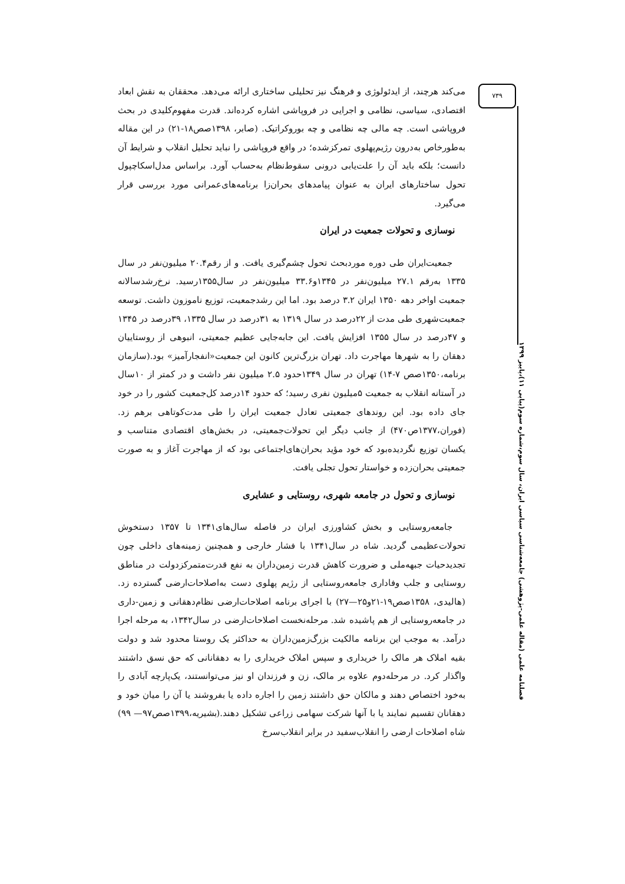۷۳۹
فصلنامه علمی (مقاله علمی-پژوهشی) جامعه‌شناسی سیاسی ایران، سال سوم،شماره سوم(پیاپی ۱۱)،پاییز ۱۳۹۹
می‌کند هرچند، از ایدئولوژی و فرهنگ نیز تحلیلی ساختاری ارائه می‌دهد. محققان به نقش ابعاد اقتصادی، سیاسی، نظامی و اجرایی در فروپاشی اشاره کرده‌اند. قدرت مفهوم‌کلیدی در بحث فروپاشی است. چه مالی چه نظامی و چه بوروکراتیک. (صابر، ۱۳۹۸صص۱۸-۲۱) در این مقاله به‌طورخاص به‌درون رژیم‌پهلوی تمرکزشده؛ در واقع فروپاشی را نباید تحلیل انقلاب و شرایط آن دانست؛ بلکه باید آن را علت‌یابی درونی سقوط‌نظام به‌حساب آورد. براساس مدل‌اسکاچپول تحول ساختارهای ایران به عنوان پیامدهای بحران‌زا برنامه‌های‌عمرانی مورد بررسی قرار می‌گیرد.
نوسازی و تحولات جمعیت در ایران
جمعیت‌ایران طی دوره موردبحث تحول چشم‌گیری یافت. و از رقم۲۰.۴ میلیون‌نفر در سال ۱۳۳۵ به‌رقم ۲۷.۱ میلیون‌نفر در ۱۳۴۵و۳۳.۶ میلیون‌نفر در سال۱۳۵۵رسید. نرخ‌رشدسالانه جمعیت اواخر دهه ۱۳۵۰ ایران ۳.۲ درصد بود. اما این رشدجمعیت، توزیع ناموزون داشت. توسعه جمعیت‌شهری طی مدت از ۲۲درصد در سال ۱۳۱۹ به ۳۱درصد در سال ۱۳۳۵، ۳۹درصد در ۱۳۴۵ و ۴۷درصد در سال ۱۳۵۵ افزایش یافت. این جابه‌جایی عظیم جمعیتی، انبوهی از روستاییان دهقان را به شهرها مهاجرت داد. تهران بزرگ‌ترین کانون این جمعیت«انفجارآمیز» بود.(سازمان برنامه،۱۳۵۰صص ۷-۱۴) تهران در سال ۱۳۴۹حدود ۲.۵ میلیون نفر داشت و در کمتر از ۱۰سال در آستانه انقلاب به جمعیت ۵میلیون نفری رسید؛ که حدود ۱۴درصد کل‌جمعیت کشور را در خود جای داده بود. این روندهای جمعیتی تعادل جمعیت ایران را طی مدت‌کوتاهی برهم زد.(فوران،۱۳۷۷ص۴۷۰) از جانب دیگر این تحولات‌جمعیتی، در بخش‌های اقتصادی متناسب و یکسان توزیع نگردیده‌بود که خود مؤید بحران‌های‌اجتماعی بود که از مهاجرت آغاز و به صورت جمعیتی بحران‌زده و خواستار تحول تجلی یافت.
نوسازی و تحول در جامعه شهری، روستایی و عشایری
جامعه‌روستایی و بخش کشاورزی ایران در فاصله سال‌های۱۳۴۱ تا ۱۳۵۷ دستخوش تحولات‌عظیمی گردید. شاه در سال۱۳۴۱ با فشار خارجی و همچنین زمینه‌های داخلی چون تجدیدحیات جبهه‌ملی و ضرورت کاهش قدرت زمین‌داران به نفع قدرت‌متمرکزدولت در مناطق روستایی و جلب وفاداری جامعه‌روستایی از رژیم پهلوی دست به‌اصلاحات‌ارضی گسترده زد.(هالیدی، ۱۳۵۸صص۱۹-۲۱و۲۵—۲۷) با اجرای برنامه اصلاحات‌ارضی نظام‌دهقانی و زمین-داری در جامعه‌روستایی از هم پاشیده شد. مرحله‌نخست اصلاحات‌ارضی در سال۱۳۴۲، به مرحله اجرا درآمد. به موجب این برنامه مالکیت بزرگ‌زمین‌داران به حداکثر یک روستا محدود شد و دولت بقیه املاک هر مالک را خریداری و سپس املاک خریداری را به دهقانانی که حق نسق داشتند واگذار کرد. در مرحله‌دوم علاوه بر مالک، زن و فرزندان او نیز می‌توانستند، یک‌پارچه آبادی را به‌خود اختصاص دهند و مالکان حق داشتند زمین را اجاره داده یا بفروشند یا آن را میان خود و دهقانان تقسیم نمایند یا با آنها شرکت سهامی زراعی تشکیل دهند.(بشیریه،۱۳۹۹صص۹۷— ۹۹) شاه اصلاحات ارضی را انقلاب‌سفید در برابر انقلاب‌سرخ